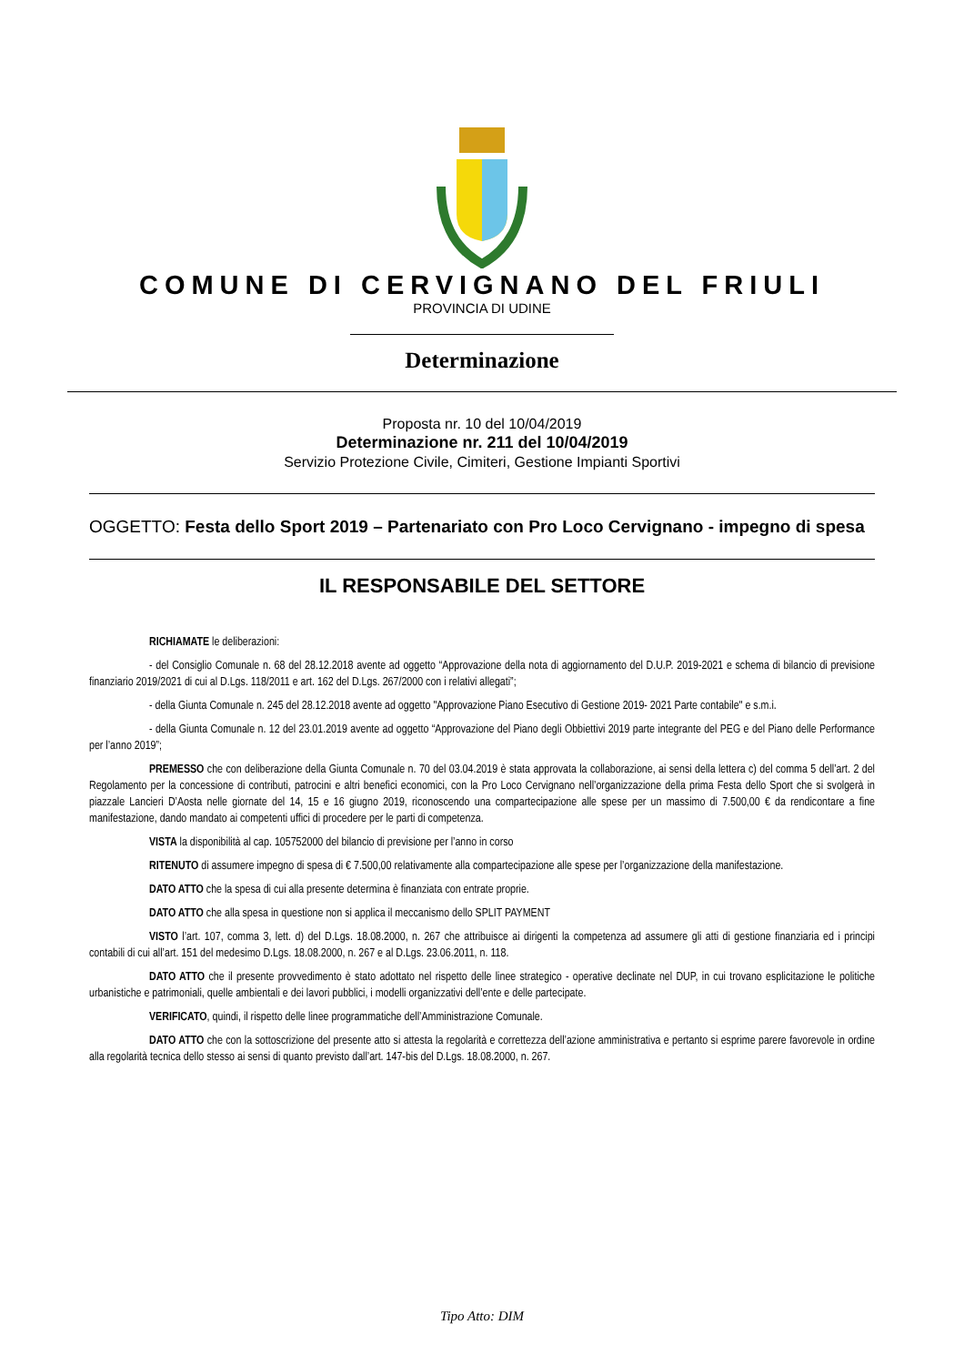COMUNE DI CERVIGNANO DEL FRIULI
PROVINCIA DI UDINE
Determinazione
Proposta nr. 10 del 10/04/2019
Determinazione nr. 211 del 10/04/2019
Servizio Protezione Civile, Cimiteri, Gestione Impianti Sportivi
OGGETTO: Festa dello Sport 2019 – Partenariato con Pro Loco Cervignano - impegno di spesa
IL RESPONSABILE DEL SETTORE
RICHIAMATE le deliberazioni:
- del Consiglio Comunale n. 68 del 28.12.2018 avente ad oggetto “Approvazione della nota di aggiornamento del D.U.P. 2019-2021 e schema di bilancio di previsione finanziario 2019/2021 di cui al D.Lgs. 118/2011 e art. 162 del D.Lgs. 267/2000 con i relativi allegati”;
- della Giunta Comunale n. 245 del 28.12.2018 avente ad oggetto "Approvazione Piano Esecutivo di Gestione 2019- 2021 Parte contabile" e s.m.i.
- della Giunta Comunale n. 12 del 23.01.2019 avente ad oggetto “Approvazione del Piano degli Obbiettivi 2019 parte integrante del PEG e del Piano delle Performance per l’anno 2019”;
PREMESSO che con deliberazione della Giunta Comunale n. 70 del 03.04.2019 è stata approvata la collaborazione, ai sensi della lettera c) del comma 5 dell’art. 2 del Regolamento per la concessione di contributi, patrocini e altri benefici economici, con la Pro Loco Cervignano nell’organizzazione della prima Festa dello Sport che si svolgerà in piazzale Lancieri D’Aosta nelle giornate del 14, 15 e 16 giugno 2019, riconoscendo una compartecipazione alle spese per un massimo di 7.500,00 € da rendicontare a fine manifestazione, dando mandato ai competenti uffici di procedere per le parti di competenza.
VISTA la disponibilità al cap. 105752000 del bilancio di previsione per l’anno in corso
RITENUTO di assumere impegno di spesa di € 7.500,00 relativamente alla compartecipazione alle spese per l’organizzazione della manifestazione.
DATO ATTO che la spesa di cui alla presente determina è finanziata con entrate proprie.
DATO ATTO che alla spesa in questione non si applica il meccanismo dello SPLIT PAYMENT
VISTO l’art. 107, comma 3, lett. d) del D.Lgs. 18.08.2000, n. 267 che attribuisce ai dirigenti la competenza ad assumere gli atti di gestione finanziaria ed i principi contabili di cui all’art. 151 del medesimo D.Lgs. 18.08.2000, n. 267 e al D.Lgs. 23.06.2011, n. 118.
DATO ATTO che il presente provvedimento è stato adottato nel rispetto delle linee strategico - operative declinate nel DUP, in cui trovano esplicitazione le politiche urbanistiche e patrimoniali, quelle ambientali e dei lavori pubblici, i modelli organizzativi dell’ente e delle partecipate.
VERIFICATO, quindi, il rispetto delle linee programmatiche dell’Amministrazione Comunale.
DATO ATTO che con la sottoscrizione del presente atto si attesta la regolarità e correttezza dell’azione amministrativa e pertanto si esprime parere favorevole in ordine alla regolarità tecnica dello stesso ai sensi di quanto previsto dall’art. 147-bis del D.Lgs. 18.08.2000, n. 267.
Tipo Atto: DIM